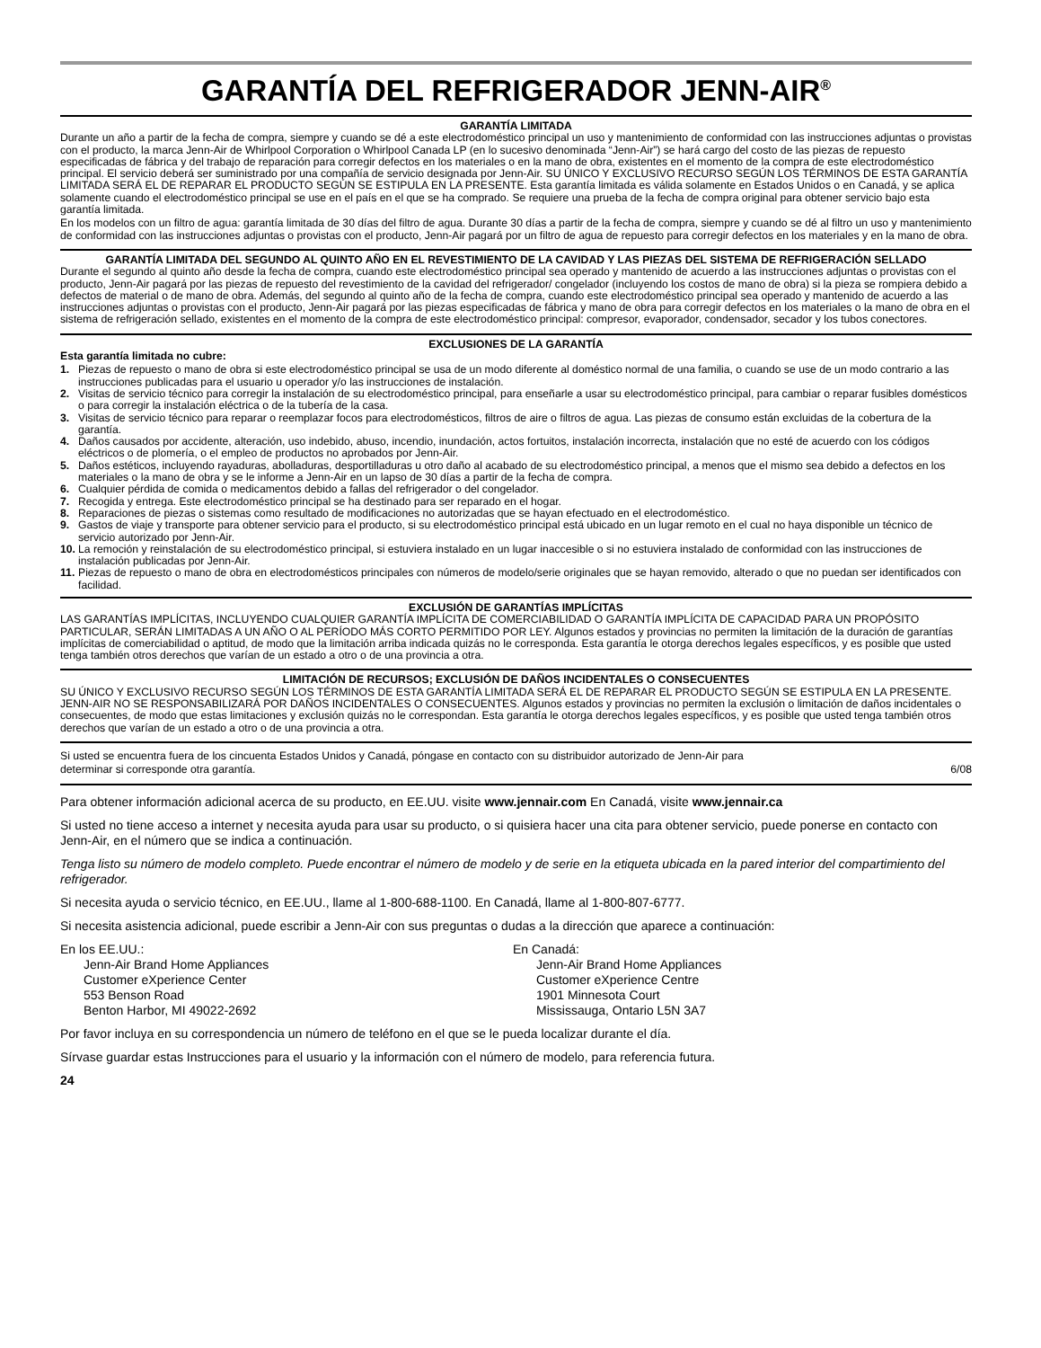GARANTÍA DEL REFRIGERADOR JENN-AIR<sup>®</sup>
GARANTÍA LIMITADA
Durante un año a partir de la fecha de compra, siempre y cuando se dé a este electrodoméstico principal un uso y mantenimiento de conformidad con las instrucciones adjuntas o provistas con el producto, la marca Jenn-Air de Whirlpool Corporation o Whirlpool Canada LP (en lo sucesivo denominada “Jenn-Air”) se hará cargo del costo de las piezas de repuesto especificadas de fábrica y del trabajo de reparación para corregir defectos en los materiales o en la mano de obra, existentes en el momento de la compra de este electrodoméstico principal. El servicio deberá ser suministrado por una compañía de servicio designada por Jenn-Air. SU ÚNICO Y EXCLUSIVO RECURSO SEGÚN LOS TÉRMINOS DE ESTA GARANTÍA LIMITADA SERÁ EL DE REPARAR EL PRODUCTO SEGÚN SE ESTIPULA EN LA PRESENTE. Esta garantía limitada es válida solamente en Estados Unidos o en Canadá, y se aplica solamente cuando el electrodoméstico principal se use en el país en el que se ha comprado. Se requiere una prueba de la fecha de compra original para obtener servicio bajo esta garantía limitada.
En los modelos con un filtro de agua: garantía limitada de 30 días del filtro de agua. Durante 30 días a partir de la fecha de compra, siempre y cuando se dé al filtro un uso y mantenimiento de conformidad con las instrucciones adjuntas o provistas con el producto, Jenn-Air pagará por un filtro de agua de repuesto para corregir defectos en los materiales y en la mano de obra.
GARANTÍA LIMITADA DEL SEGUNDO AL QUINTO AÑO EN EL REVESTIMIENTO DE LA CAVIDAD Y LAS PIEZAS DEL SISTEMA DE REFRIGERACIÓN SELLADO
Durante el segundo al quinto año desde la fecha de compra, cuando este electrodoméstico principal sea operado y mantenido de acuerdo a las instrucciones adjuntas o provistas con el producto, Jenn-Air pagará por las piezas de repuesto del revestimiento de la cavidad del refrigerador/ congelador (incluyendo los costos de mano de obra) si la pieza se rompiera debido a defectos de material o de mano de obra. Además, del segundo al quinto año de la fecha de compra, cuando este electrodoméstico principal sea operado y mantenido de acuerdo a las instrucciones adjuntas o provistas con el producto, Jenn-Air pagará por las piezas especificadas de fábrica y mano de obra para corregir defectos en los materiales o la mano de obra en el sistema de refrigeración sellado, existentes en el momento de la compra de este electrodoméstico principal: compresor, evaporador, condensador, secador y los tubos conectores.
EXCLUSIONES DE LA GARANTÍA
Esta garantía limitada no cubre:
1. Piezas de repuesto o mano de obra si este electrodoméstico principal se usa de un modo diferente al doméstico normal de una familia, o cuando se use de un modo contrario a las instrucciones publicadas para el usuario u operador y/o las instrucciones de instalación.
2. Visitas de servicio técnico para corregir la instalación de su electrodoméstico principal, para enseñarle a usar su electrodoméstico principal, para cambiar o reparar fusibles domésticos o para corregir la instalación eléctrica o de la tubería de la casa.
3. Visitas de servicio técnico para reparar o reemplazar focos para electrodomésticos, filtros de aire o filtros de agua. Las piezas de consumo están excluidas de la cobertura de la garantía.
4. Daños causados por accidente, alteración, uso indebido, abuso, incendio, inundación, actos fortuitos, instalación incorrecta, instalación que no esté de acuerdo con los códigos eléctricos o de plomería, o el empleo de productos no aprobados por Jenn-Air.
5. Daños estéticos, incluyendo rayaduras, abolladuras, desportilladuras u otro daño al acabado de su electrodoméstico principal, a menos que el mismo sea debido a defectos en los materiales o la mano de obra y se le informe a Jenn-Air en un lapso de 30 días a partir de la fecha de compra.
6. Cualquier pérdida de comida o medicamentos debido a fallas del refrigerador o del congelador.
7. Recogida y entrega. Este electrodoméstico principal se ha destinado para ser reparado en el hogar.
8. Reparaciones de piezas o sistemas como resultado de modificaciones no autorizadas que se hayan efectuado en el electrodoméstico.
9. Gastos de viaje y transporte para obtener servicio para el producto, si su electrodoméstico principal está ubicado en un lugar remoto en el cual no haya disponible un técnico de servicio autorizado por Jenn-Air.
10. La remoción y reinstalación de su electrodoméstico principal, si estuviera instalado en un lugar inaccesible o si no estuviera instalado de conformidad con las instrucciones de instalación publicadas por Jenn-Air.
11. Piezas de repuesto o mano de obra en electrodomésticos principales con números de modelo/serie originales que se hayan removido, alterado o que no puedan ser identificados con facilidad.
EXCLUSIÓN DE GARANTÍAS IMPLÍCITAS
LAS GARANTÍAS IMPLÍCITAS, INCLUYENDO CUALQUIER GARANTÍA IMPLÍCITA DE COMERCIABILIDAD O GARANTÍA IMPLÍCITA DE CAPACIDAD PARA UN PROPÓSITO PARTICULAR, SERÁN LIMITADAS A UN AÑO O AL PERÍODO MÁS CORTO PERMITIDO POR LEY. Algunos estados y provincias no permiten la limitación de la duración de garantías implícitas de comerciabilidad o aptitud, de modo que la limitación arriba indicada quizás no le corresponda. Esta garantía le otorga derechos legales específicos, y es posible que usted tenga también otros derechos que varían de un estado a otro o de una provincia a otra.
LIMITACIÓN DE RECURSOS; EXCLUSIÓN DE DAÑOS INCIDENTALES O CONSECUENTES
SU ÚNICO Y EXCLUSIVO RECURSO SEGÚN LOS TÉRMINOS DE ESTA GARANTÍA LIMITADA SERÁ EL DE REPARAR EL PRODUCTO SEGÚN SE ESTIPULA EN LA PRESENTE. JENN-AIR NO SE RESPONSABILIZARÁ POR DAÑOS INCIDENTALES O CONSECUENTES. Algunos estados y provincias no permiten la exclusión o limitación de daños incidentales o consecuentes, de modo que estas limitaciones y exclusión quizás no le correspondan. Esta garantía le otorga derechos legales específicos, y es posible que usted tenga también otros derechos que varían de un estado a otro o de una provincia a otra.
Si usted se encuentra fuera de los cincuenta Estados Unidos y Canadá, póngase en contacto con su distribuidor autorizado de Jenn-Air para
determinar si corresponde otra garantía. 6/08
Para obtener información adicional acerca de su producto, en EE.UU. visite www.jennair.com En Canadá, visite www.jennair.ca
Si usted no tiene acceso a internet y necesita ayuda para usar su producto, o si quisiera hacer una cita para obtener servicio, puede ponerse en contacto con Jenn-Air, en el número que se indica a continuación.
Tenga listo su número de modelo completo. Puede encontrar el número de modelo y de serie en la etiqueta ubicada en la pared interior del compartimiento del refrigerador.
Si necesita ayuda o servicio técnico, en EE.UU., llame al 1-800-688-1100. En Canadá, llame al 1-800-807-6777.
Si necesita asistencia adicional, puede escribir a Jenn-Air con sus preguntas o dudas a la dirección que aparece a continuación:
En los EE.UU.:
Jenn-Air Brand Home Appliances
Customer eXperience Center
553 Benson Road
Benton Harbor, MI 49022-2692
En Canadá:
Jenn-Air Brand Home Appliances
Customer eXperience Centre
1901 Minnesota Court
Mississauga, Ontario L5N 3A7
Por favor incluya en su correspondencia un número de teléfono en el que se le pueda localizar durante el día.
Sírvase guardar estas Instrucciones para el usuario y la información con el número de modelo, para referencia futura.
24